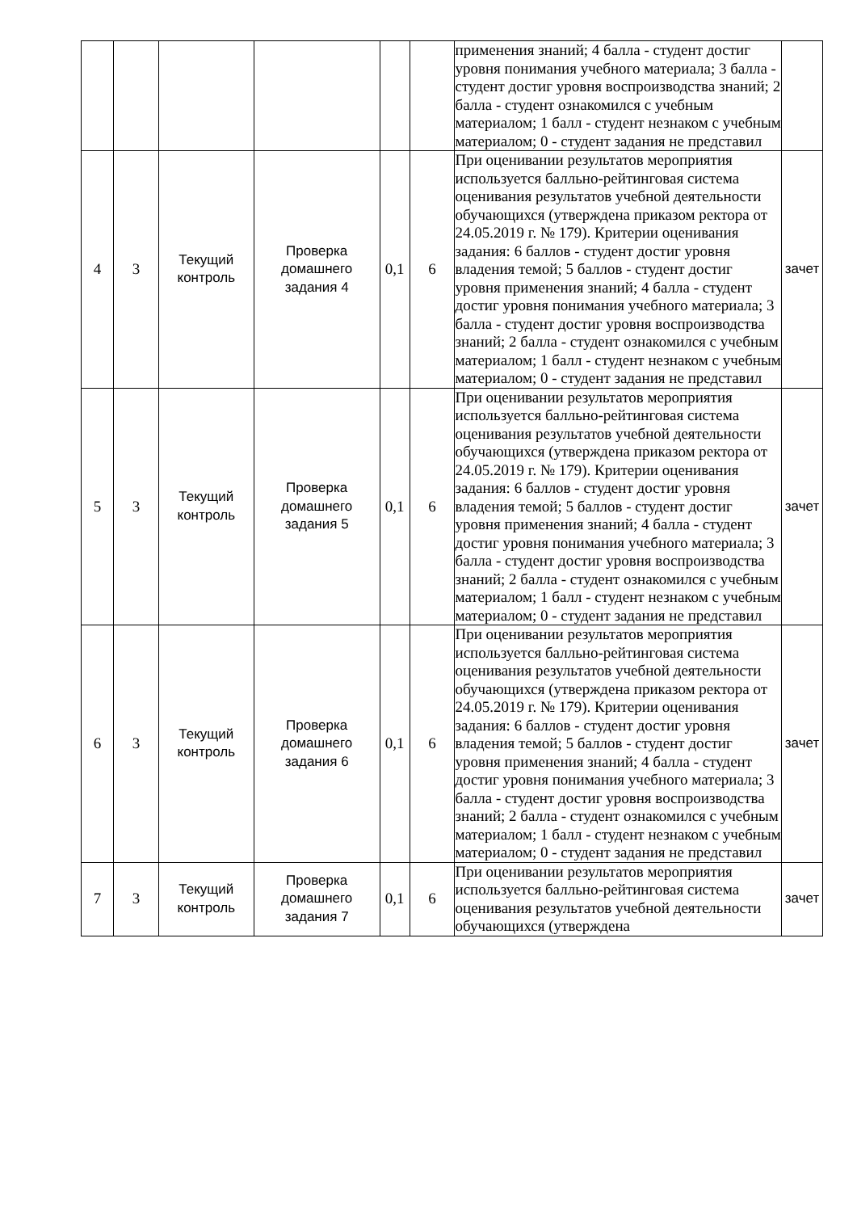| | | | | | | применения знаний; 4 балла - студент достиг уровня понимания учебного материала; 3 балла - студент достиг уровня воспроизводства знаний; 2 балла - студент ознакомился с учебным материалом; 1 балл - студент незнаком с учебным материалом; 0 - студент задания не представил | |
| 4 | 3 | Текущий контроль | Проверка домашнего задания 4 | 0,1 | 6 | При оценивании результатов мероприятия используется балльно-рейтинговая система оценивания результатов учебной деятельности обучающихся (утверждена приказом ректора от 24.05.2019 г. № 179). Критерии оценивания задания: 6 баллов - студент достиг уровня владения темой; 5 баллов - студент достиг уровня применения знаний; 4 балла - студент достиг уровня понимания учебного материала; 3 балла - студент достиг уровня воспроизводства знаний; 2 балла - студент ознакомился с учебным материалом; 1 балл - студент незнаком с учебным материалом; 0 - студент задания не представил | зачет |
| 5 | 3 | Текущий контроль | Проверка домашнего задания 5 | 0,1 | 6 | При оценивании результатов мероприятия используется балльно-рейтинговая система оценивания результатов учебной деятельности обучающихся (утверждена приказом ректора от 24.05.2019 г. № 179). Критерии оценивания задания: 6 баллов - студент достиг уровня владения темой; 5 баллов - студент достиг уровня применения знаний; 4 балла - студент достиг уровня понимания учебного материала; 3 балла - студент достиг уровня воспроизводства знаний; 2 балла - студент ознакомился с учебным материалом; 1 балл - студент незнаком с учебным материалом; 0 - студент задания не представил | зачет |
| 6 | 3 | Текущий контроль | Проверка домашнего задания 6 | 0,1 | 6 | При оценивании результатов мероприятия используется балльно-рейтинговая система оценивания результатов учебной деятельности обучающихся (утверждена приказом ректора от 24.05.2019 г. № 179). Критерии оценивания задания: 6 баллов - студент достиг уровня владения темой; 5 баллов - студент достиг уровня применения знаний; 4 балла - студент достиг уровня понимания учебного материала; 3 балла - студент достиг уровня воспроизводства знаний; 2 балла - студент ознакомился с учебным материалом; 1 балл - студент незнаком с учебным материалом; 0 - студент задания не представил | зачет |
| 7 | 3 | Текущий контроль | Проверка домашнего задания 7 | 0,1 | 6 | При оценивании результатов мероприятия используется балльно-рейтинговая система оценивания результатов учебной деятельности обучающихся (утверждена | зачет |